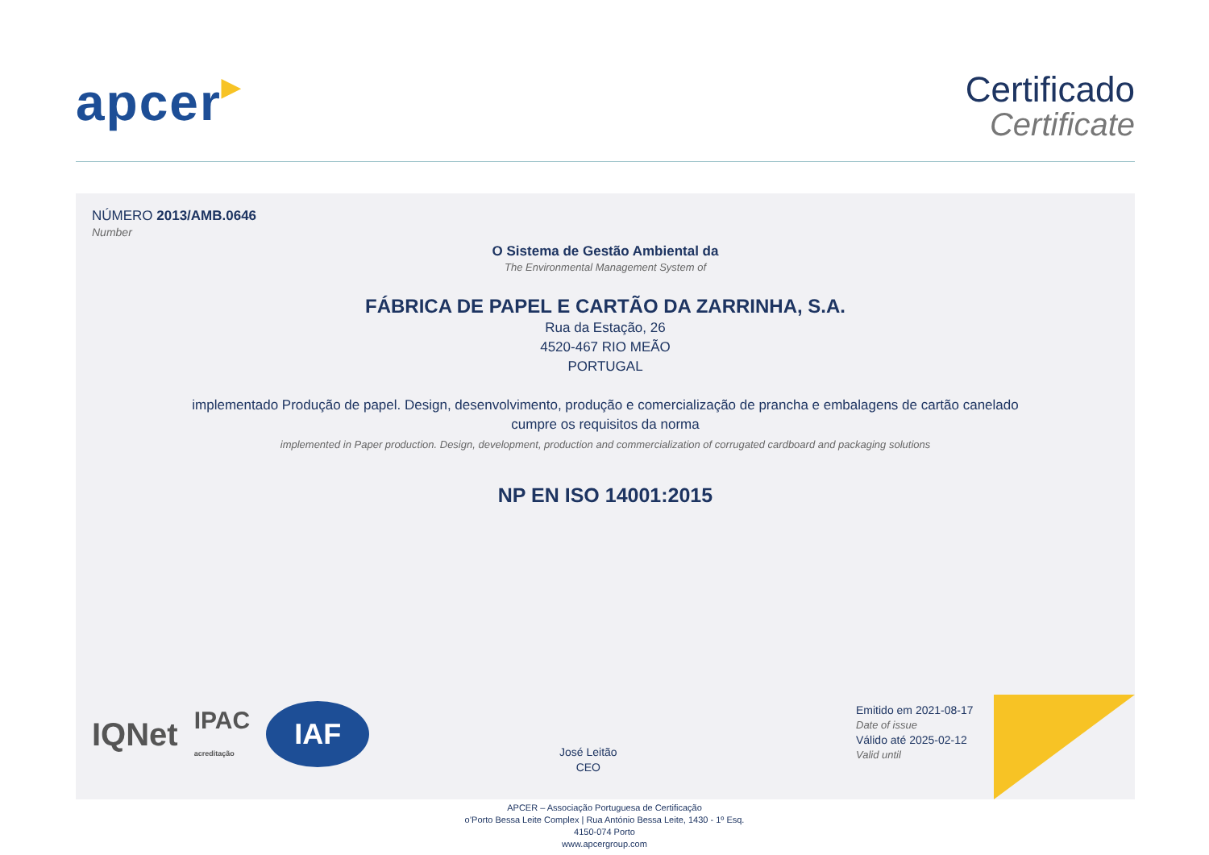apcer▶
Certificado
Certificate
NÚMERO 2013/AMB.0646
Number
O Sistema de Gestão Ambiental da
The Environmental Management System of
FÁBRICA DE PAPEL E CARTÃO DA ZARRINHA, S.A.
Rua da Estação, 26
4520-467 RIO MEÃO
PORTUGAL
implementado Produção de papel. Design, desenvolvimento, produção e comercialização de prancha e embalagens de cartão canelado
cumpre os requisitos da norma
implemented in Paper production. Design, development, production and commercialization of corrugated cardboard and packaging solutions
NP EN ISO 14001:2015
IQNet
IPAC
acreditação
IAF
José Leitão
CEO
Emitido em 2021-08-17
Date of issue
Válido até 2025-02-12
Valid until
APCER – Associação Portuguesa de Certificação
o’Porto Bessa Leite Complex | Rua António Bessa Leite, 1430 - 1º Esq.
4150-074 Porto
www.apcergroup.com